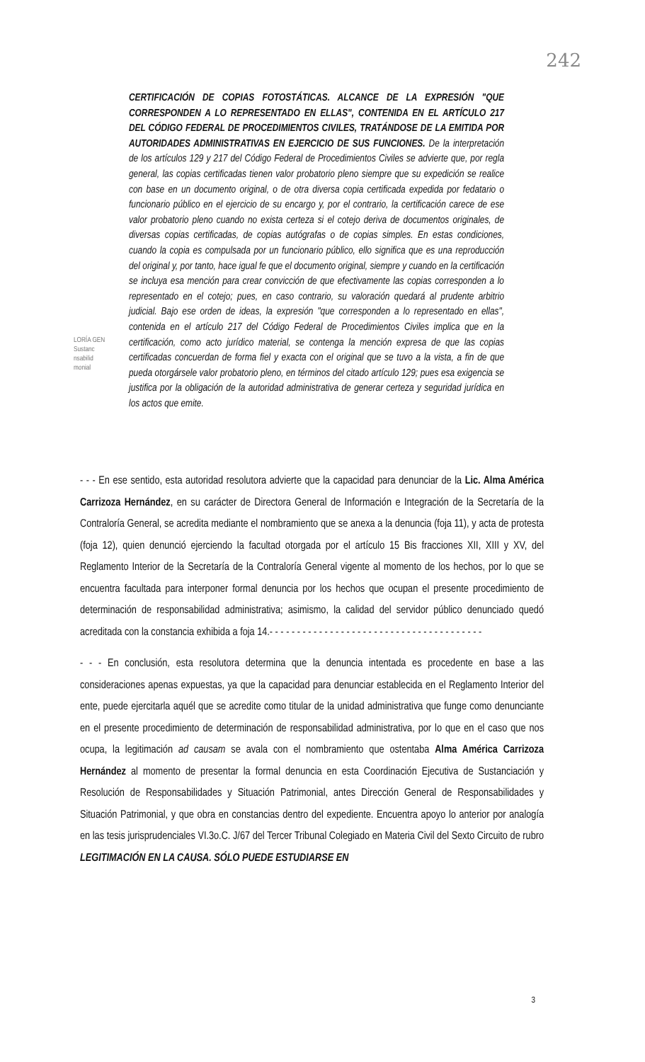242
CERTIFICACIÓN DE COPIAS FOTOSTÁTICAS. ALCANCE DE LA EXPRESIÓN "QUE CORRESPONDEN A LO REPRESENTADO EN ELLAS", CONTENIDA EN EL ARTÍCULO 217 DEL CÓDIGO FEDERAL DE PROCEDIMIENTOS CIVILES, TRATÁNDOSE DE LA EMITIDA POR AUTORIDADES ADMINISTRATIVAS EN EJERCICIO DE SUS FUNCIONES. De la interpretación de los artículos 129 y 217 del Código Federal de Procedimientos Civiles se advierte que, por regla general, las copias certificadas tienen valor probatorio pleno siempre que su expedición se realice con base en un documento original, o de otra diversa copia certificada expedida por fedatario o funcionario público en el ejercicio de su encargo y, por el contrario, la certificación carece de ese valor probatorio pleno cuando no exista certeza si el cotejo deriva de documentos originales, de diversas copias certificadas, de copias autógrafas o de copias simples. En estas condiciones, cuando la copia es compulsada por un funcionario público, ello significa que es una reproducción del original y, por tanto, hace igual fe que el documento original, siempre y cuando en la certificación se incluya esa mención para crear convicción de que efectivamente las copias corresponden a lo representado en el cotejo; pues, en caso contrario, su valoración quedará al prudente arbitrio judicial. Bajo ese orden de ideas, la expresión "que corresponden a lo representado en ellas", contenida en el artículo 217 del Código Federal de Procedimientos Civiles implica que en la certificación, como acto jurídico material, se contenga la mención expresa de que las copias certificadas concuerdan de forma fiel y exacta con el original que se tuvo a la vista, a fin de que pueda otorgársele valor probatorio pleno, en términos del citado artículo 129; pues esa exigencia se justifica por la obligación de la autoridad administrativa de generar certeza y seguridad jurídica en los actos que emite.
LORÍA GEN
Sustanc
nsabilid
monial
- - - En ese sentido, esta autoridad resolutora advierte que la capacidad para denunciar de la Lic. Alma América Carrizoza Hernández, en su carácter de Directora General de Información e Integración de la Secretaría de la Contraloría General, se acredita mediante el nombramiento que se anexa a la denuncia (foja 11), y acta de protesta (foja 12), quien denunció ejerciendo la facultad otorgada por el artículo 15 Bis fracciones XII, XIII y XV, del Reglamento Interior de la Secretaría de la Contraloría General vigente al momento de los hechos, por lo que se encuentra facultada para interponer formal denuncia por los hechos que ocupan el presente procedimiento de determinación de responsabilidad administrativa; asimismo, la calidad del servidor público denunciado quedó acreditada con la constancia exhibida a foja 14.- - - - - - - - - - - - - - - - - - - - - - - - - - - - - - - - - - - - - - -
- - - En conclusión, esta resolutora determina que la denuncia intentada es procedente en base a las consideraciones apenas expuestas, ya que la capacidad para denunciar establecida en el Reglamento Interior del ente, puede ejercitarla aquél que se acredite como titular de la unidad administrativa que funge como denunciante en el presente procedimiento de determinación de responsabilidad administrativa, por lo que en el caso que nos ocupa, la legitimación ad causam se avala con el nombramiento que ostentaba Alma América Carrizoza Hernández al momento de presentar la formal denuncia en esta Coordinación Ejecutiva de Sustanciación y Resolución de Responsabilidades y Situación Patrimonial, antes Dirección General de Responsabilidades y Situación Patrimonial, y que obra en constancias dentro del expediente. Encuentra apoyo lo anterior por analogía en las tesis jurisprudenciales VI.3o.C. J/67 del Tercer Tribunal Colegiado en Materia Civil del Sexto Circuito de rubro LEGITIMACIÓN EN LA CAUSA. SÓLO PUEDE ESTUDIARSE EN
3